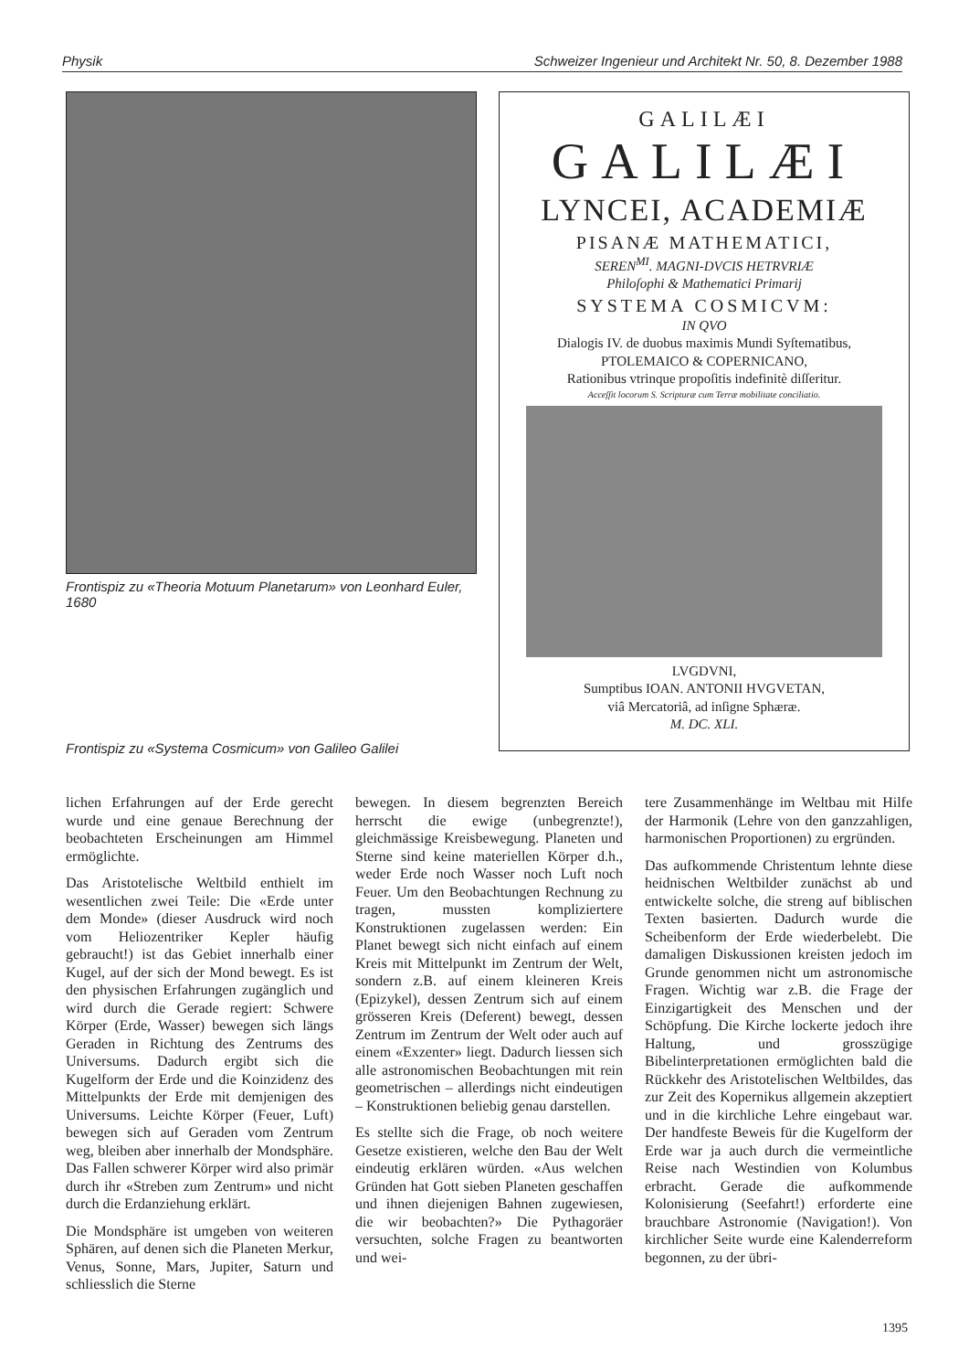Physik Schweizer Ingenieur und Architekt Nr. 50, 8. Dezember 1988
Frontispiz zu «Theoria Motuum Planetarum» von Leonhard Euler, 1680
GALILÆI
GALILÆI
LYNCEI, ACADEMIÆ
PISANÆ MATHEMATICI,
SEREN<sup>MI</sup>. MAGNI-DVCIS HETRVRIÆ
Philoſophi & Mathematici Primarij
SYSTEMA COSMICVM:
IN QVO
Dialogis IV. de duobus maximis Mundi Syſtematibus,
PTOLEMAICO & COPERNICANO,
Rationibus vtrinque propoſitis indefinitè diſſeritur.
Acceſſit locorum S. Scripturæ cum Terræ mobilitate conciliatio.
LVGDVNI,
Sumptibus IOAN. ANTONII HVGVETAN,
viâ Mercatoriâ, ad inſigne Sphæræ.
M. DC. XLI.
Frontispiz zu «Systema Cosmicum» von Galileo Galilei
lichen Erfahrungen auf der Erde gerecht wurde und eine genaue Berechnung der beobachteten Erscheinungen am Himmel ermöglichte.
Das Aristotelische Weltbild enthielt im wesentlichen zwei Teile: Die «Erde unter dem Monde» (dieser Ausdruck wird noch vom Heliozentriker Kepler häufig gebraucht!) ist das Gebiet innerhalb einer Kugel, auf der sich der Mond bewegt. Es ist den physischen Erfahrungen zugänglich und wird durch die Gerade regiert: Schwere Körper (Erde, Wasser) bewegen sich längs Geraden in Richtung des Zentrums des Universums. Dadurch ergibt sich die Kugelform der Erde und die Koinzidenz des Mittelpunkts der Erde mit demjenigen des Universums. Leichte Körper (Feuer, Luft) bewegen sich auf Geraden vom Zentrum weg, bleiben aber innerhalb der Mondsphäre. Das Fallen schwerer Körper wird also primär durch ihr «Streben zum Zentrum» und nicht durch die Erdanziehung erklärt.
Die Mondsphäre ist umgeben von weiteren Sphären, auf denen sich die Planeten Merkur, Venus, Sonne, Mars, Jupiter, Saturn und schliesslich die Sterne
bewegen. In diesem begrenzten Bereich herrscht die ewige (unbegrenzte!), gleichmässige Kreisbewegung. Planeten und Sterne sind keine materiellen Körper d.h., weder Erde noch Wasser noch Luft noch Feuer. Um den Beobachtungen Rechnung zu tragen, mussten kompliziertere Konstruktionen zugelassen werden: Ein Planet bewegt sich nicht einfach auf einem Kreis mit Mittelpunkt im Zentrum der Welt, sondern z.B. auf einem kleineren Kreis (Epizykel), dessen Zentrum sich auf einem grösseren Kreis (Deferent) bewegt, dessen Zentrum im Zentrum der Welt oder auch auf einem «Exzenter» liegt. Dadurch liessen sich alle astronomischen Beobachtungen mit rein geometrischen – allerdings nicht eindeutigen – Konstruktionen beliebig genau darstellen.
Es stellte sich die Frage, ob noch weitere Gesetze existieren, welche den Bau der Welt eindeutig erklären würden. «Aus welchen Gründen hat Gott sieben Planeten geschaffen und ihnen diejenigen Bahnen zugewiesen, die wir beobachten?» Die Pythagoräer versuchten, solche Fragen zu beantworten und wei-
tere Zusammenhänge im Weltbau mit Hilfe der Harmonik (Lehre von den ganzzahligen, harmonischen Proportionen) zu ergründen.
Das aufkommende Christentum lehnte diese heidnischen Weltbilder zunächst ab und entwickelte solche, die streng auf biblischen Texten basierten. Dadurch wurde die Scheibenform der Erde wiederbelebt. Die damaligen Diskussionen kreisten jedoch im Grunde genommen nicht um astronomische Fragen. Wichtig war z.B. die Frage der Einzigartigkeit des Menschen und der Schöpfung. Die Kirche lockerte jedoch ihre Haltung, und grosszügige Bibelinterpretationen ermöglichten bald die Rückkehr des Aristotelischen Weltbildes, das zur Zeit des Kopernikus allgemein akzeptiert und in die kirchliche Lehre eingebaut war. Der handfeste Beweis für die Kugelform der Erde war ja auch durch die vermeintliche Reise nach Westindien von Kolumbus erbracht. Gerade die aufkommende Kolonisierung (Seefahrt!) erforderte eine brauchbare Astronomie (Navigation!). Von kirchlicher Seite wurde eine Kalenderreform begonnen, zu der übri-
1395